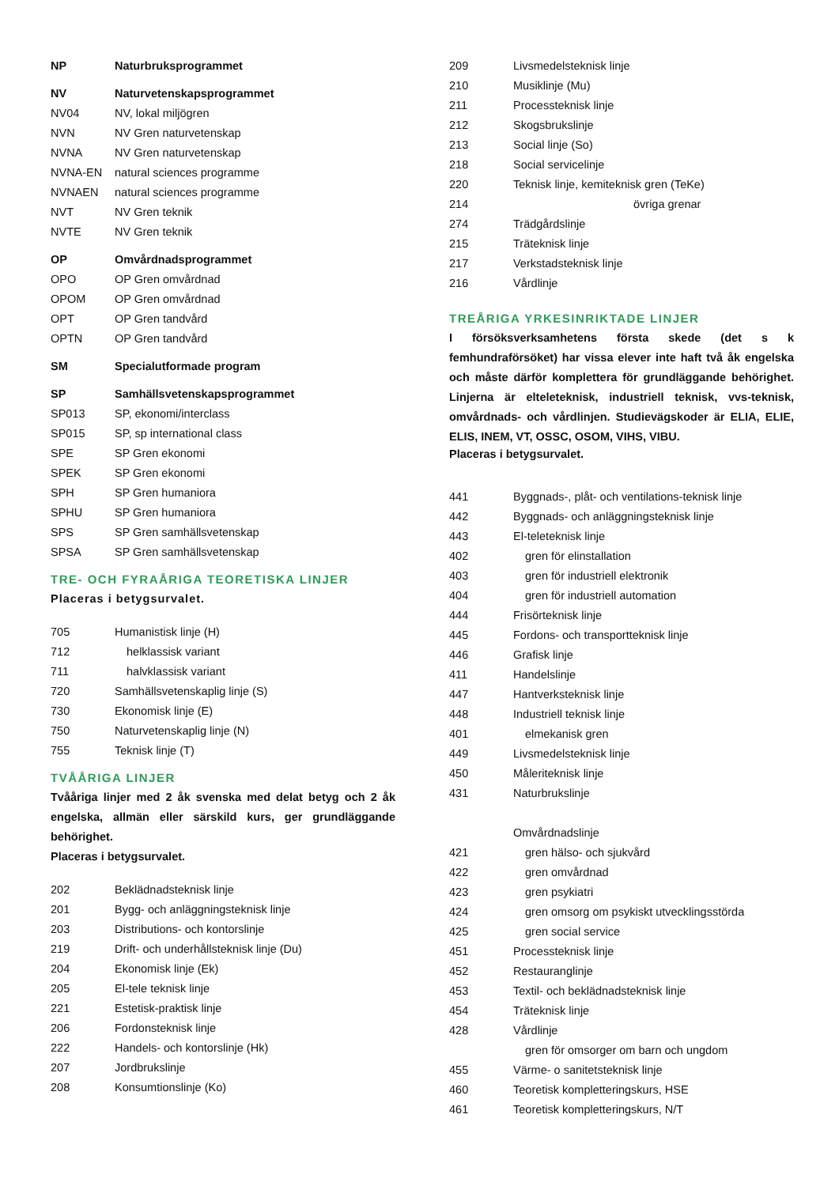| NP | Naturbruksprogrammet |
| NV | Naturvetenskapsprogrammet |
| NV04 | NV, lokal miljögren |
| NVN | NV Gren naturvetenskap |
| NVNA | NV Gren naturvetenskap |
| NVNA-EN | natural sciences programme |
| NVNAEN | natural sciences programme |
| NVT | NV Gren teknik |
| NVTE | NV Gren teknik |
| OP | Omvårdnadsprogrammet |
| OPO | OP Gren omvårdnad |
| OPOM | OP Gren omvårdnad |
| OPT | OP Gren tandvård |
| OPTN | OP Gren tandvård |
| SM | Specialutformade program |
| SP | Samhällsvetenskapsprogrammet |
| SP013 | SP, ekonomi/interclass |
| SP015 | SP, sp international class |
| SPE | SP Gren ekonomi |
| SPEK | SP Gren ekonomi |
| SPH | SP Gren humaniora |
| SPHU | SP Gren humaniora |
| SPS | SP Gren samhällsvetenskap |
| SPSA | SP Gren samhällsvetenskap |
TRE- OCH FYRAÅRIGA TEORETISKA LINJER
Placeras i betygsurvalet.
| 705 | Humanistisk linje (H) |
| 712 | helklassisk variant |
| 711 | halvklassisk variant |
| 720 | Samhällsvetenskaplig linje (S) |
| 730 | Ekonomisk linje (E) |
| 750 | Naturvetenskaplig linje (N) |
| 755 | Teknisk linje (T) |
TVÅÅRIGA LINJER
Tvååriga linjer med 2 åk svenska med delat betyg och 2 åk engelska, allmän eller särskild kurs, ger grundläggande behörighet.
Placeras i betygsurvalet.
| 202 | Beklädnadsteknisk linje |
| 201 | Bygg- och anläggningsteknisk linje |
| 203 | Distributions- och kontorslinje |
| 219 | Drift- och underhållsteknisk linje (Du) |
| 204 | Ekonomisk linje (Ek) |
| 205 | El-tele teknisk linje |
| 221 | Estetisk-praktisk linje |
| 206 | Fordonsteknisk linje |
| 222 | Handels- och kontorslinje (Hk) |
| 207 | Jordbrukslinje |
| 208 | Konsumtionslinje (Ko) |
| 209 | Livsmedelsteknisk linje |
| 210 | Musiklinje (Mu) |
| 211 | Processteknisk linje |
| 212 | Skogsbrukslinje |
| 213 | Social linje (So) |
| 218 | Social servicelinje |
| 220 | Teknisk linje, kemiteknisk gren (TeKe) |
| 214 | övriga grenar |
| 274 | Trädgårdslinje |
| 215 | Träteknisk linje |
| 217 | Verkstadsteknisk linje |
| 216 | Vårdlinje |
TREÅRIGA YRKESINRIKTADE LINJER
I försöksverksamhetens första skede (det s k femhundraförsöket) har vissa elever inte haft två åk engelska och måste därför komplettera för grundläggande behörighet. Linjerna är elteleteknisk, industriell teknisk, vvs-teknisk, omvårdnads- och vårdlinjen. Studievägskoder är ELIA, ELIE, ELIS, INEM, VT, OSSC, OSOM, VIHS, VIBU.
Placeras i betygsurvalet.
| 441 | Byggnads-, plåt- och ventilations-teknisk linje |
| 442 | Byggnads- och anläggningsteknisk linje |
| 443 | El-teleteknisk linje |
| 402 | gren för elinstallation |
| 403 | gren för industriell elektronik |
| 404 | gren för industriell automation |
| 444 | Frisörteknisk linje |
| 445 | Fordons- och transportteknisk linje |
| 446 | Grafisk linje |
| 411 | Handelslinje |
| 447 | Hantverksteknisk linje |
| 448 | Industriell teknisk linje |
| 401 | elmekanisk gren |
| 449 | Livsmedelsteknisk linje |
| 450 | Måleriteknisk linje |
| 431 | Naturbrukslinje |
| | Omvårdnadslinje |
| 421 | gren hälso- och sjukvård |
| 422 | gren omvårdnad |
| 423 | gren psykiatri |
| 424 | gren omsorg om psykiskt utvecklingsstörda |
| 425 | gren social service |
| 451 | Processteknisk linje |
| 452 | Restauranglinje |
| 453 | Textil- och beklädnadsteknisk linje |
| 454 | Träteknisk linje |
| 428 | Vårdlinje |
| | gren för omsorger om barn och ungdom |
| 455 | Värme- o sanitetsteknisk linje |
| 460 | Teoretisk kompletteringskurs, HSE |
| 461 | Teoretisk kompletteringskurs, N/T |